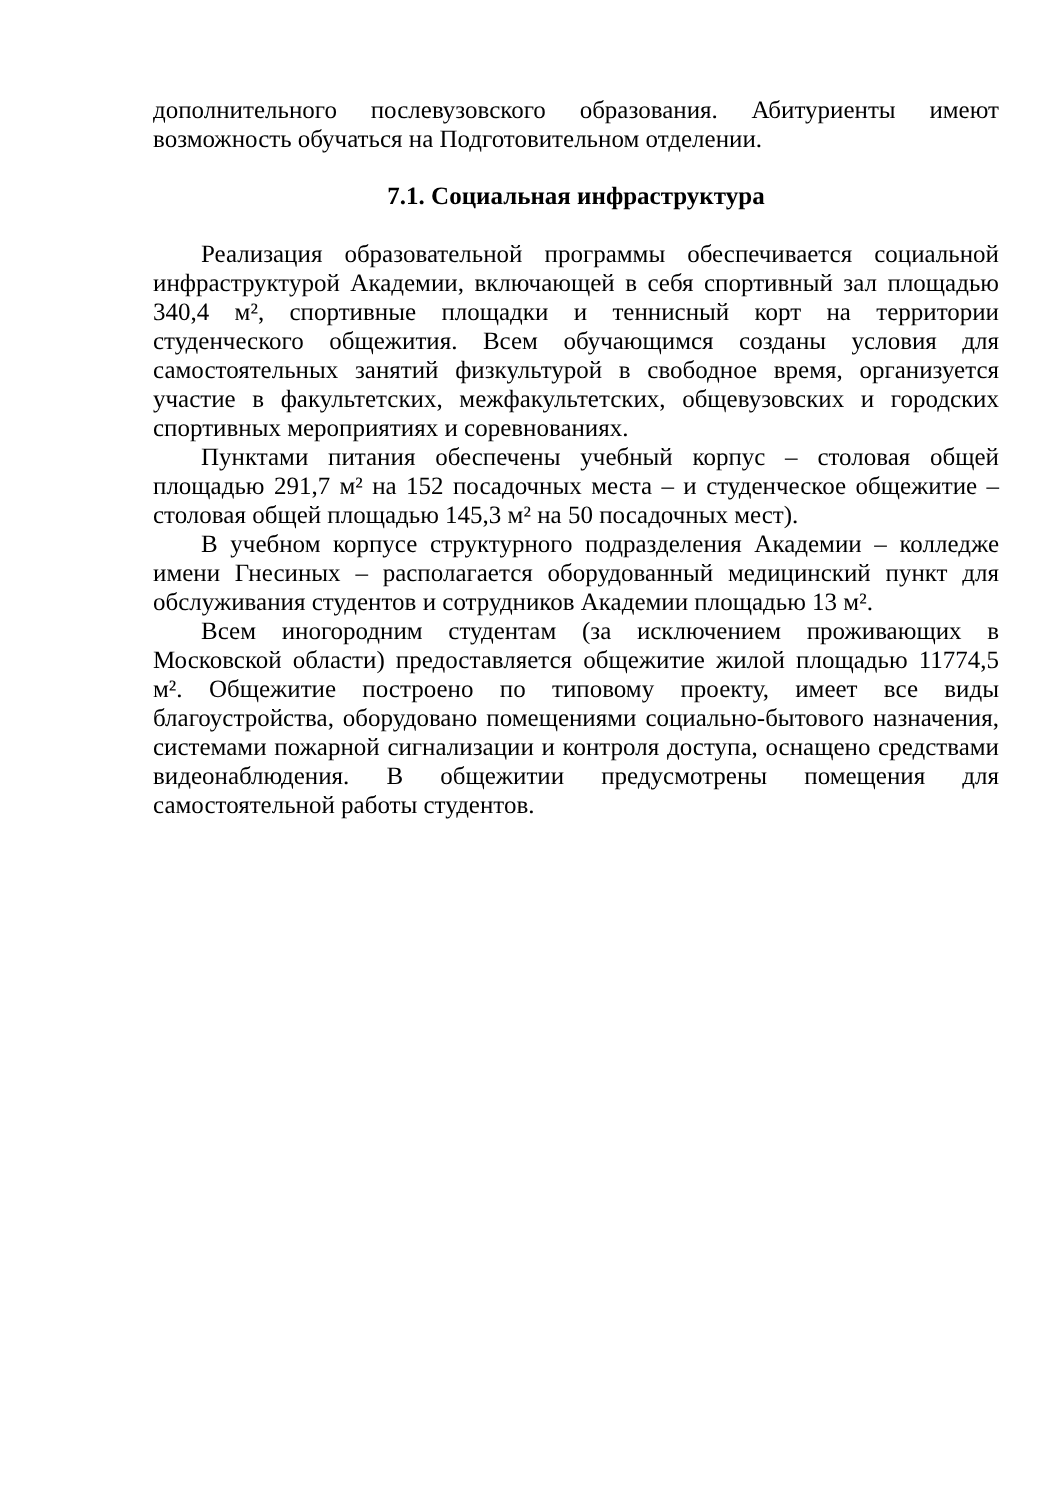дополнительного послевузовского образования. Абитуриенты имеют возможность обучаться на Подготовительном отделении.
7.1. Социальная инфраструктура
Реализация образовательной программы обеспечивается социальной инфраструктурой Академии, включающей в себя спортивный зал площадью 340,4 м², спортивные площадки и теннисный корт на территории студенческого общежития. Всем обучающимся созданы условия для самостоятельных занятий физкультурой в свободное время, организуется участие в факультетских, межфакультетских, общевузовских и городских спортивных мероприятиях и соревнованиях.
Пунктами питания обеспечены учебный корпус – столовая общей площадью 291,7 м² на 152 посадочных места – и студенческое общежитие – столовая общей площадью 145,3 м² на 50 посадочных мест).
В учебном корпусе структурного подразделения Академии – колледже имени Гнесиных – располагается оборудованный медицинский пункт для обслуживания студентов и сотрудников Академии площадью 13 м².
Всем иногородним студентам (за исключением проживающих в Московской области) предоставляется общежитие жилой площадью 11774,5 м². Общежитие построено по типовому проекту, имеет все виды благоустройства, оборудовано помещениями социально-бытового назначения, системами пожарной сигнализации и контроля доступа, оснащено средствами видеонаблюдения. В общежитии предусмотрены помещения для самостоятельной работы студентов.